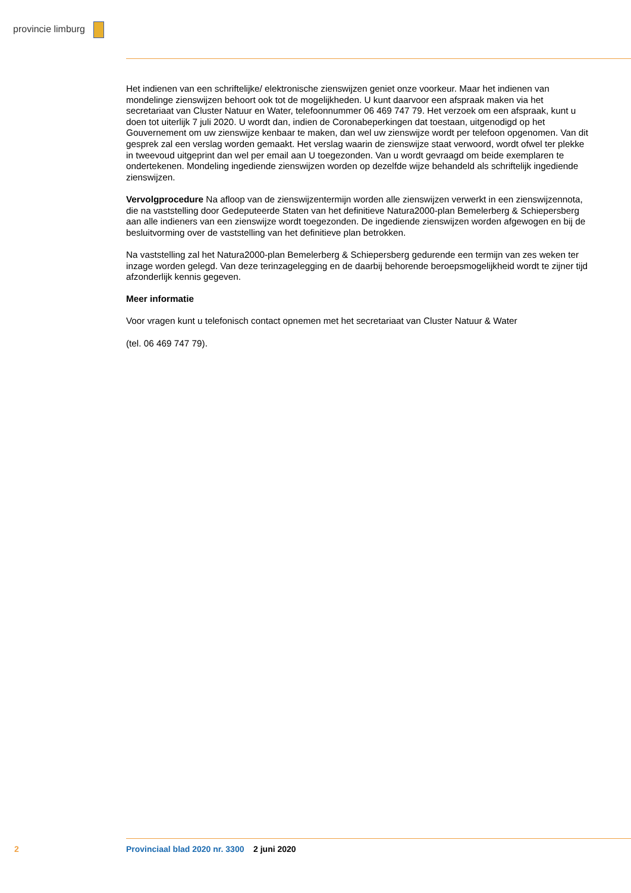provincie limburg
Het indienen van een schriftelijke/ elektronische zienswijzen geniet onze voorkeur. Maar het indienen van mondelinge zienswijzen behoort ook tot de mogelijkheden. U kunt daarvoor een afspraak maken via het secretariaat van Cluster Natuur en Water, telefoonnummer 06 469 747 79. Het verzoek om een afspraak, kunt u doen tot uiterlijk 7 juli 2020. U wordt dan, indien de Coronabeperkingen dat toestaan, uitgenodigd op het Gouvernement om uw zienswijze kenbaar te maken, dan wel uw zienswijze wordt per telefoon opgenomen. Van dit gesprek zal een verslag worden gemaakt. Het verslag waarin de zienswijze staat verwoord, wordt ofwel ter plekke in tweevoud uitgeprint dan wel per email aan U toegezonden. Van u wordt gevraagd om beide exemplaren te ondertekenen. Mondeling ingediende zienswijzen worden op dezelfde wijze behandeld als schriftelijk ingediende zienswijzen.
Vervolgprocedure Na afloop van de zienswijzentermijn worden alle zienswijzen verwerkt in een zienswijzennota, die na vaststelling door Gedeputeerde Staten van het definitieve Natura2000-plan Bemelerberg & Schiepersberg aan alle indieners van een zienswijze wordt toegezonden. De ingediende zienswijzen worden afgewogen en bij de besluitvorming over de vaststelling van het definitieve plan betrokken.
Na vaststelling zal het Natura2000-plan Bemelerberg & Schiepersberg gedurende een termijn van zes weken ter inzage worden gelegd. Van deze terinzagelegging en de daarbij behorende beroepsmogelijkheid wordt te zijner tijd afzonderlijk kennis gegeven.
Meer informatie
Voor vragen kunt u telefonisch contact opnemen met het secretariaat van Cluster Natuur & Water
(tel. 06 469 747 79).
2
Provinciaal blad 2020 nr. 3300 2 juni 2020